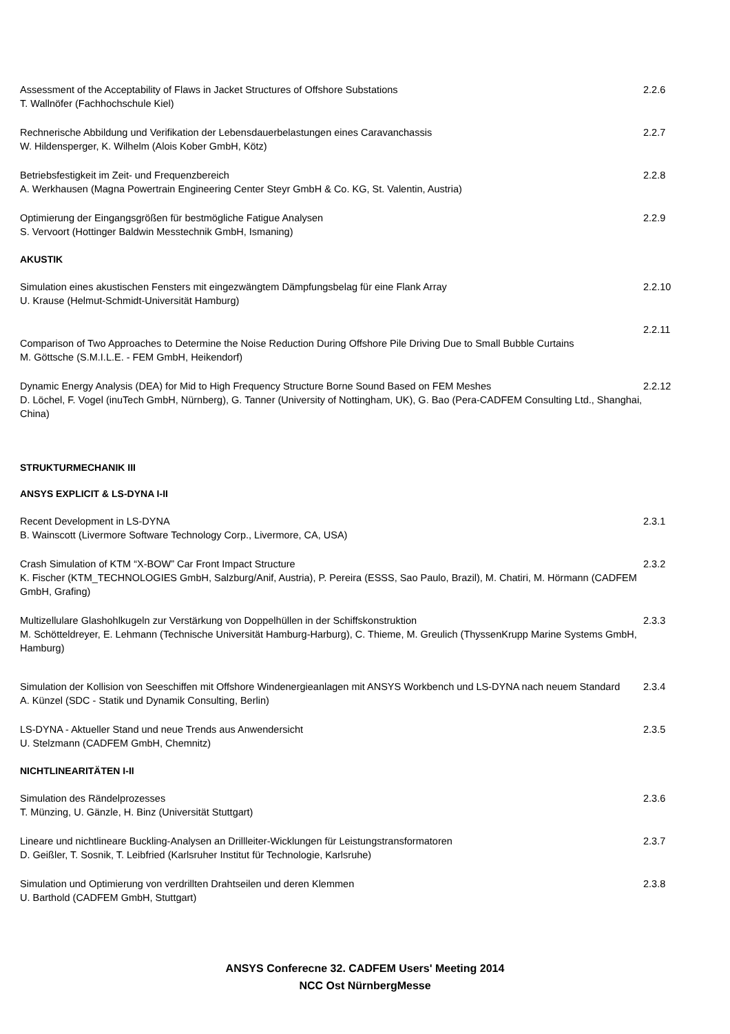Assessment of the Acceptability of Flaws in Jacket Structures of Offshore Substations
T. Wallnöfer (Fachhochschule Kiel)
2.2.6
Rechnerische Abbildung und Verifikation der Lebensdauerbelastungen eines Caravanchassis
W. Hildensperger, K. Wilhelm (Alois Kober GmbH, Kötz)
2.2.7
Betriebsfestigkeit im Zeit- und Frequenzbereich
A. Werkhausen (Magna Powertrain Engineering Center Steyr GmbH & Co. KG, St. Valentin, Austria)
2.2.8
Optimierung der Eingangsgrößen für bestmögliche Fatigue Analysen
S. Vervoort (Hottinger Baldwin Messtechnik GmbH, Ismaning)
2.2.9
AKUSTIK
Simulation eines akustischen Fensters mit eingezwängtem Dämpfungsbelag für eine Flank Array
U. Krause (Helmut-Schmidt-Universität Hamburg)
2.2.10
Comparison of Two Approaches to Determine the Noise Reduction During Offshore Pile Driving Due to Small Bubble Curtains
M. Göttsche (S.M.I.L.E. - FEM GmbH, Heikendorf)
2.2.11
Dynamic Energy Analysis (DEA) for Mid to High Frequency Structure Borne Sound Based on FEM Meshes
D. Löchel, F. Vogel (inuTech GmbH, Nürnberg), G. Tanner (University of Nottingham, UK), G. Bao (Pera-CADFEM Consulting Ltd., Shanghai, China)
2.2.12
STRUKTURMECHANIK III
ANSYS EXPLICIT & LS-DYNA I-II
Recent Development in LS-DYNA
B. Wainscott (Livermore Software Technology Corp., Livermore, CA, USA)
2.3.1
Crash Simulation of KTM “X-BOW” Car Front Impact Structure
K. Fischer (KTM_TECHNOLOGIES GmbH, Salzburg/Anif, Austria), P. Pereira (ESSS, Sao Paulo, Brazil), M. Chatiri, M. Hörmann (CADFEM GmbH, Grafing)
2.3.2
Multizellulare Glashohlkugeln zur Verstärkung von Doppelhüllen in der Schiffskonstruktion
M. Schötteldreyer, E. Lehmann (Technische Universität Hamburg-Harburg), C. Thieme, M. Greulich (ThyssenKrupp Marine Systems GmbH, Hamburg)
2.3.3
Simulation der Kollision von Seeschiffen mit Offshore Windenergieanlagen mit ANSYS Workbench und LS-DYNA nach neuem Standard
A. Künzel (SDC - Statik und Dynamik Consulting, Berlin)
2.3.4
LS-DYNA - Aktueller Stand und neue Trends aus Anwendersicht
U. Stelzmann (CADFEM GmbH, Chemnitz)
2.3.5
NICHTLINEARITÄTEN I-II
Simulation des Rändelprozesses
T. Münzing, U. Gänzle, H. Binz (Universität Stuttgart)
2.3.6
Lineare und nichtlineare Buckling-Analysen an Drillleiter-Wicklungen für Leistungstransformatoren
D. Geißler, T. Sosnik, T. Leibfried (Karlsruher Institut für Technologie, Karlsruhe)
2.3.7
Simulation und Optimierung von verdrillten Drahtseilen und deren Klemmen
U. Barthold (CADFEM GmbH, Stuttgart)
2.3.8
ANSYS Conferecne 32. CADFEM Users' Meeting 2014
NCC Ost NürnbergMesse